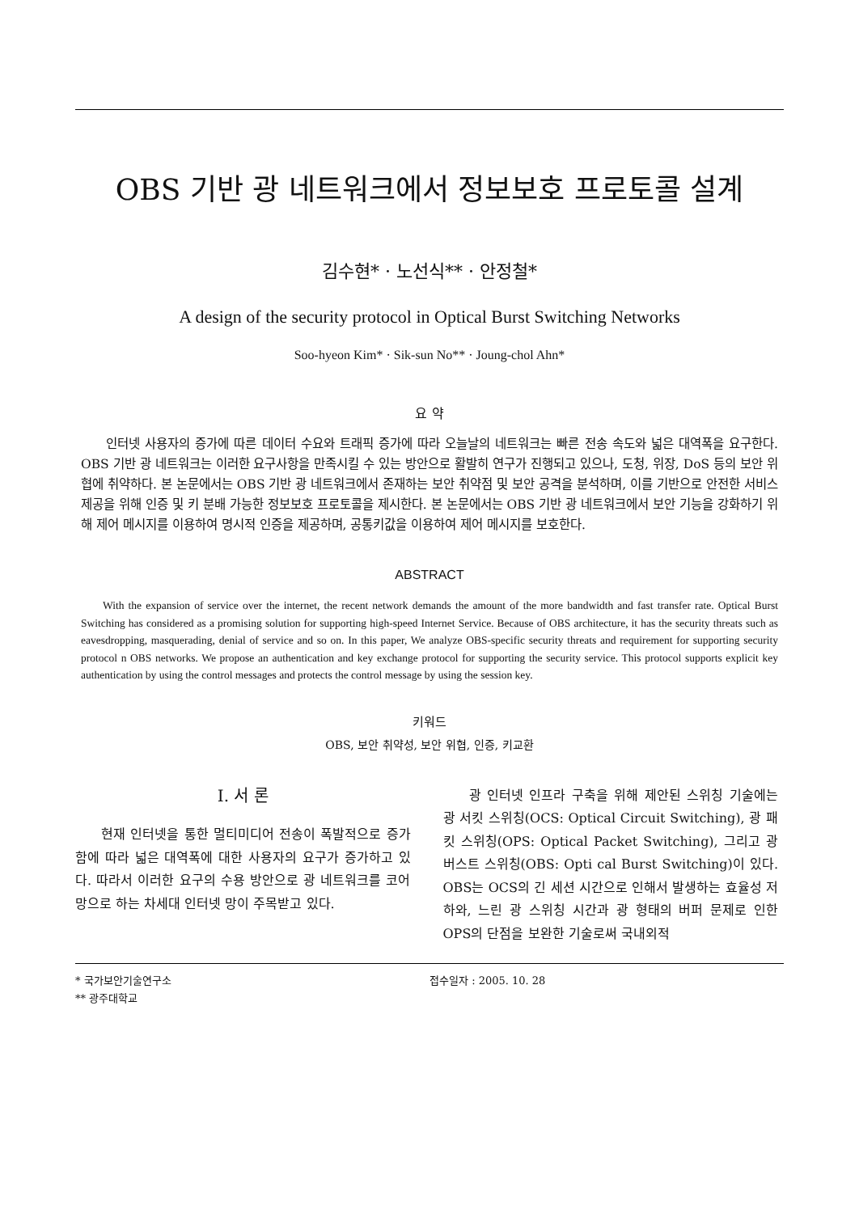OBS 기반 광 네트워크에서 정보보호 프로토콜 설계
김수현* · 노선식** · 안정철*
A design of the security protocol in Optical Burst Switching Networks
Soo-hyeon Kim* · Sik-sun No** · Joung-chol Ahn*
요 약
인터넷 사용자의 증가에 따른 데이터 수요와 트래픽 증가에 따라 오늘날의 네트워크는 빠른 전송 속도와 넓은 대역폭을 요구한다. OBS 기반 광 네트워크는 이러한 요구사항을 만족시킬 수 있는 방안으로 활발히 연구가 진행되고 있으나, 도청, 위장, DoS 등의 보안 위협에 취약하다. 본 논문에서는 OBS 기반 광 네트워크에서 존재하는 보안 취약점 및 보안 공격을 분석하며, 이를 기반으로 안전한 서비스 제공을 위해 인증 및 키 분배 가능한 정보보호 프로토콜을 제시한다. 본 논문에서는 OBS 기반 광 네트워크에서 보안 기능을 강화하기 위해 제어 메시지를 이용하여 명시적 인증을 제공하며, 공통키값을 이용하여 제어 메시지를 보호한다.
ABSTRACT
With the expansion of service over the internet, the recent network demands the amount of the more bandwidth and fast transfer rate. Optical Burst Switching has considered as a promising solution for supporting high-speed Internet Service. Because of OBS architecture, it has the security threats such as eavesdropping, masquerading, denial of service and so on. In this paper, We analyze OBS-specific security threats and requirement for supporting security protocol n OBS networks. We propose an authentication and key exchange protocol for supporting the security service. This protocol supports explicit key authentication by using the control messages and protects the control message by using the session key.
키워드
OBS, 보안 취약성, 보안 위협, 인증, 키교환
Ⅰ. 서 론
현재 인터넷을 통한 멀티미디어 전송이 폭발적으로 증가함에 따라 넓은 대역폭에 대한 사용자의 요구가 증가하고 있다. 따라서 이러한 요구의 수용 방안으로 광 네트워크를 코어망으로 하는 차세대 인터넷 망이 주목받고 있다.
광 인터넷 인프라 구축을 위해 제안된 스위칭 기술에는 광 서킷 스위칭(OCS: Optical Circuit Switching), 광 패킷 스위칭(OPS: Optical Packet Switching), 그리고 광 버스트 스위칭(OBS: Opti cal Burst Switching)이 있다. OBS는 OCS의 긴 세션 시간으로 인해서 발생하는 효율성 저하와, 느린 광 스위칭 시간과 광 형태의 버퍼 문제로 인한 OPS의 단점을 보완한 기술로써 국내외적
* 국가보안기술연구소
** 광주대학교
접수일자 : 2005. 10. 28